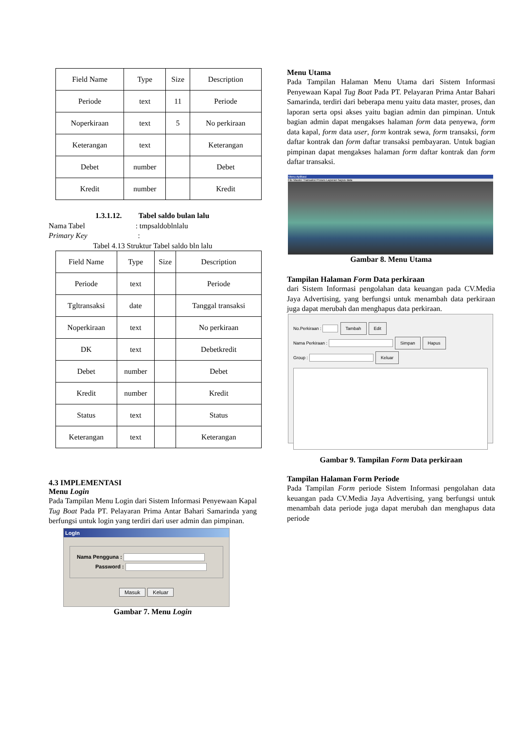| Field Name | Type | Size | Description |
| Periode | text | 11 | Periode |
| Noperkiraan | text | 5 | No perkiraan |
| Keterangan | text | | Keterangan |
| Debet | number | | Debet |
| Kredit | number | | Kredit |
1.3.1.12. Tabel saldo bulan lalu
Nama Tabel : tmpsaldoblnlalu
Primary Key :
Tabel 4.13 Struktur Tabel saldo bln lalu
| Field Name | Type | Size | Description |
| Periode | text | | Periode |
| Tgltransaksi | date | | Tanggal transaksi |
| Noperkiraan | text | | No perkiraan |
| DK | text | | Debetkredit |
| Debet | number | | Debet |
| Kredit | number | | Kredit |
| Status | text | | Status |
| Keterangan | text | | Keterangan |
4.3 IMPLEMENTASI
Menu Login
Pada Tampilan Menu Login dari Sistem Informasi Penyewaan Kapal Tug Boat Pada PT. Pelayaran Prima Antar Bahari Samarinda yang berfungsi untuk login yang terdiri dari user admin dan pimpinan.
LogIn
Nama Pengguna :
Password :
Masuk Keluar
Gambar 7. Menu Login
Menu Utama
Pada Tampilan Halaman Menu Utama dari Sistem Informasi Penyewaan Kapal Tug Boat Pada PT. Pelayaran Prima Antar Bahari Samarinda, terdiri dari beberapa menu yaitu data master, proses, dan laporan serta opsi akses yaitu bagian admin dan pimpinan. Untuk bagian admin dapat mengakses halaman form data penyewa, form data kapal, form data user, form kontrak sewa, form transaksi, form daftar kontrak dan form daftar transaksi pembayaran. Untuk bagian pimpinan dapat mengakses halaman form daftar kontrak dan form daftar transaksi.
Menu Aplikasi
File Master Transaksi Proses Laporan hapus data
Gambar 8. Menu Utama
Tampilan Halaman Form Data perkiraan
dari Sistem Informasi pengolahan data keuangan pada CV.Media Jaya Advertising, yang berfungsi untuk menambah data perkiraan juga dapat merubah dan menghapus data perkiraan.
No.Perkiraan : Tambah Edit
Nama Perkiraan : Simpan Hapus
Group : Keluar
Gambar 9. Tampilan Form Data perkiraan
Tampilan Halaman Form Periode
Pada Tampilan Form periode Sistem Informasi pengolahan data keuangan pada CV.Media Jaya Advertising, yang berfungsi untuk menambah data periode juga dapat merubah dan menghapus data periode